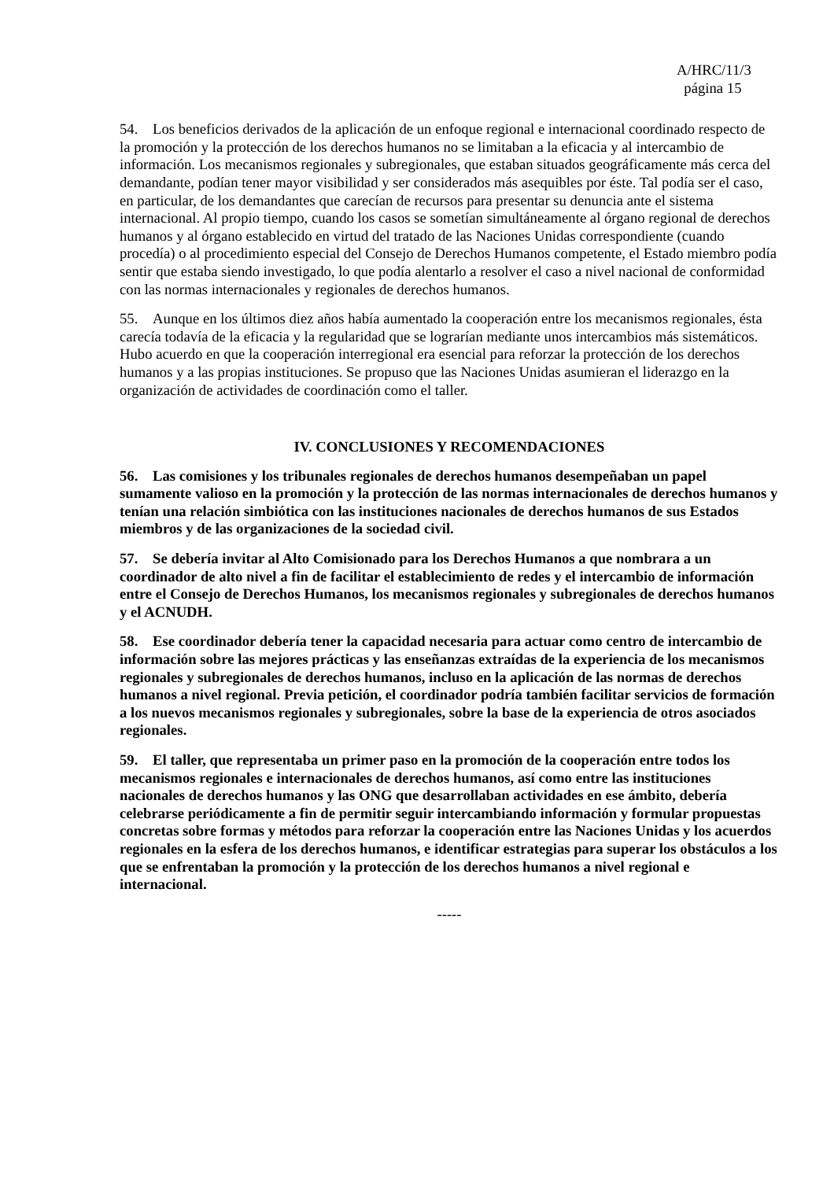A/HRC/11/3
página 15
54. Los beneficios derivados de la aplicación de un enfoque regional e internacional coordinado respecto de la promoción y la protección de los derechos humanos no se limitaban a la eficacia y al intercambio de información. Los mecanismos regionales y subregionales, que estaban situados geográficamente más cerca del demandante, podían tener mayor visibilidad y ser considerados más asequibles por éste. Tal podía ser el caso, en particular, de los demandantes que carecían de recursos para presentar su denuncia ante el sistema internacional. Al propio tiempo, cuando los casos se sometían simultáneamente al órgano regional de derechos humanos y al órgano establecido en virtud del tratado de las Naciones Unidas correspondiente (cuando procedía) o al procedimiento especial del Consejo de Derechos Humanos competente, el Estado miembro podía sentir que estaba siendo investigado, lo que podía alentarlo a resolver el caso a nivel nacional de conformidad con las normas internacionales y regionales de derechos humanos.
55. Aunque en los últimos diez años había aumentado la cooperación entre los mecanismos regionales, ésta carecía todavía de la eficacia y la regularidad que se lograrían mediante unos intercambios más sistemáticos. Hubo acuerdo en que la cooperación interregional era esencial para reforzar la protección de los derechos humanos y a las propias instituciones. Se propuso que las Naciones Unidas asumieran el liderazgo en la organización de actividades de coordinación como el taller.
IV. CONCLUSIONES Y RECOMENDACIONES
56. Las comisiones y los tribunales regionales de derechos humanos desempeñaban un papel sumamente valioso en la promoción y la protección de las normas internacionales de derechos humanos y tenían una relación simbiótica con las instituciones nacionales de derechos humanos de sus Estados miembros y de las organizaciones de la sociedad civil.
57. Se debería invitar al Alto Comisionado para los Derechos Humanos a que nombrara a un coordinador de alto nivel a fin de facilitar el establecimiento de redes y el intercambio de información entre el Consejo de Derechos Humanos, los mecanismos regionales y subregionales de derechos humanos y el ACNUDH.
58. Ese coordinador debería tener la capacidad necesaria para actuar como centro de intercambio de información sobre las mejores prácticas y las enseñanzas extraídas de la experiencia de los mecanismos regionales y subregionales de derechos humanos, incluso en la aplicación de las normas de derechos humanos a nivel regional. Previa petición, el coordinador podría también facilitar servicios de formación a los nuevos mecanismos regionales y subregionales, sobre la base de la experiencia de otros asociados regionales.
59. El taller, que representaba un primer paso en la promoción de la cooperación entre todos los mecanismos regionales e internacionales de derechos humanos, así como entre las instituciones nacionales de derechos humanos y las ONG que desarrollaban actividades en ese ámbito, debería celebrarse periódicamente a fin de permitir seguir intercambiando información y formular propuestas concretas sobre formas y métodos para reforzar la cooperación entre las Naciones Unidas y los acuerdos regionales en la esfera de los derechos humanos, e identificar estrategias para superar los obstáculos a los que se enfrentaban la promoción y la protección de los derechos humanos a nivel regional e internacional.
-----